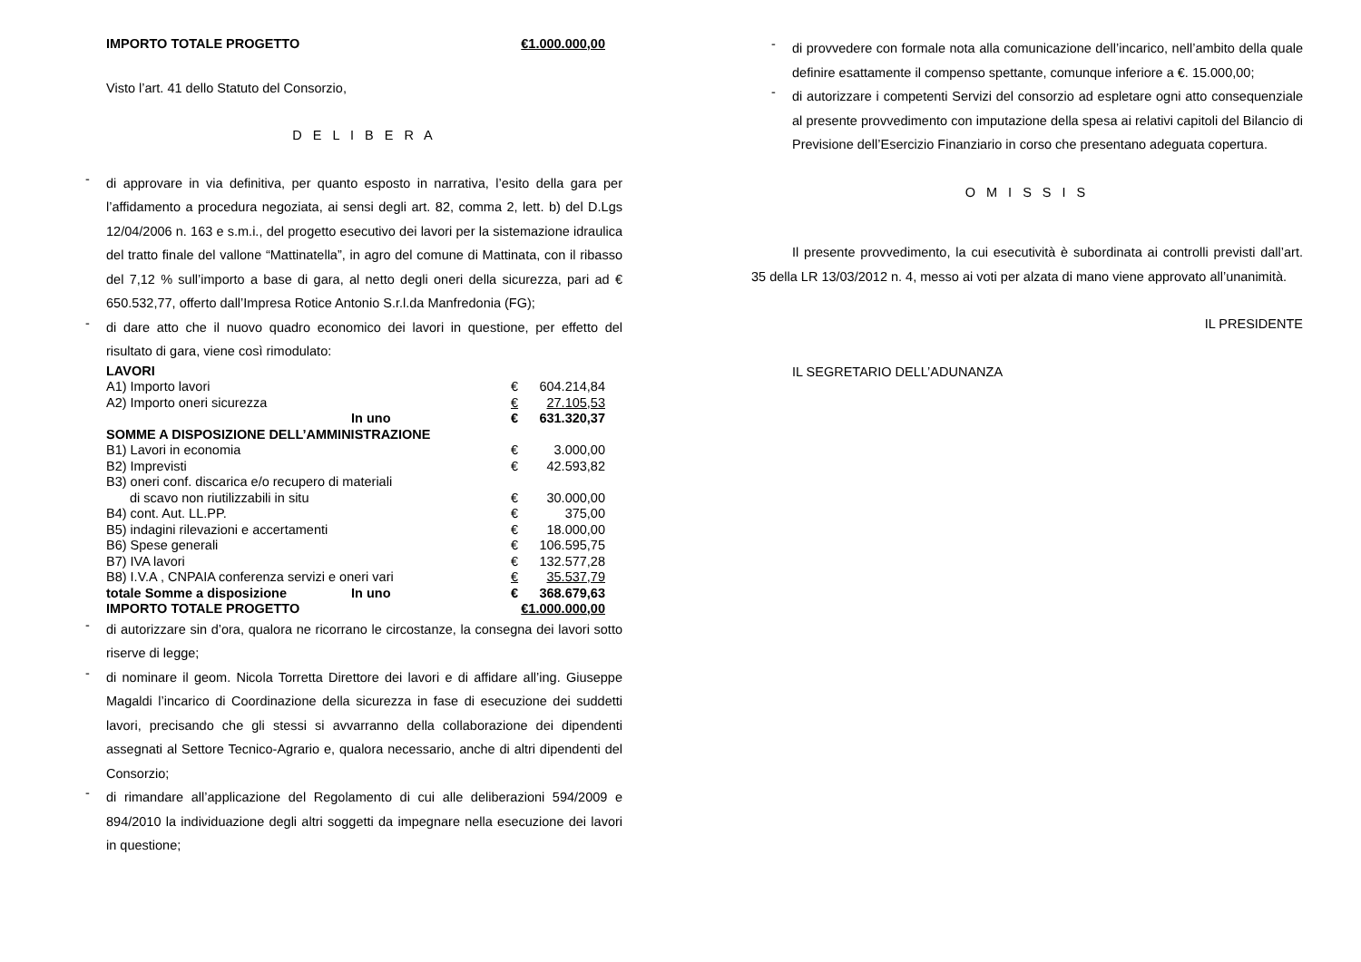| IMPORTO TOTALE PROGETTO | €1.000.000,00 |
Visto l’art. 41 dello Statuto del Consorzio,
D E L I B E R A
-
di approvare in via definitiva, per quanto esposto in narrativa, l’esito della gara per l’affidamento a procedura negoziata, ai sensi degli art. 82, comma 2, lett. b) del D.Lgs 12/04/2006 n. 163 e s.m.i., del progetto esecutivo dei lavori per la sistemazione idraulica del tratto finale del vallone “Mattinatella”, in agro del comune di Mattinata, con il ribasso del 7,12 % sull’importo a base di gara, al netto degli oneri della sicurezza, pari ad € 650.532,77, offerto dall’Impresa Rotice Antonio S.r.l.da Manfredonia (FG);
-
di dare atto che il nuovo quadro economico dei lavori in questione, per effetto del risultato di gara, viene così rimodulato:
| LAVORI | | | |
| A1) Importo lavori | | € | 604.214,84 |
| A2) Importo oneri sicurezza | | € | 27.105,53 |
| | In uno | € | 631.320,37 |
| SOMME A DISPOSIZIONE DELL’AMMINISTRAZIONE | | | |
| B1) Lavori in economia | | € | 3.000,00 |
| B2) Imprevisti | | € | 42.593,82 |
| B3) oneri conf. discarica e/o recupero di materiali | | | |
| di scavo non riutilizzabili in situ | | € | 30.000,00 |
| B4) cont. Aut. LL.PP. | | € | 375,00 |
| B5) indagini rilevazioni e accertamenti | | € | 18.000,00 |
| B6) Spese generali | | € | 106.595,75 |
| B7) IVA lavori | | € | 132.577,28 |
| B8) I.V.A , CNPAIA conferenza servizi e oneri vari | | € | 35.537,79 |
| totale Somme a disposizione | In uno | € | 368.679,63 |
| IMPORTO TOTALE PROGETTO | | €1.000.000,00 | |
-
di autorizzare sin d’ora, qualora ne ricorrano le circostanze, la consegna dei lavori sotto riserve di legge;
-
di nominare il geom. Nicola Torretta Direttore dei lavori e di affidare all’ing. Giuseppe Magaldi l’incarico di Coordinazione della sicurezza in fase di esecuzione dei suddetti lavori, precisando che gli stessi si avvarranno della collaborazione dei dipendenti assegnati al Settore Tecnico-Agrario e, qualora necessario, anche di altri dipendenti del Consorzio;
-
di rimandare all’applicazione del Regolamento di cui alle deliberazioni 594/2009 e 894/2010 la individuazione degli altri soggetti da impegnare nella esecuzione dei lavori in questione;
-
di provvedere con formale nota alla comunicazione dell’incarico, nell’ambito della quale definire esattamente il compenso spettante, comunque inferiore a €. 15.000,00;
-
di autorizzare i competenti Servizi del consorzio ad espletare ogni atto consequenziale al presente provvedimento con imputazione della spesa ai relativi capitoli del Bilancio di Previsione dell’Esercizio Finanziario in corso che presentano adeguata copertura.
O M I S S I S
Il presente provvedimento, la cui esecutività è subordinata ai controlli previsti dall’art. 35 della LR 13/03/2012 n. 4, messo ai voti per alzata di mano viene approvato all’unanimità.
IL PRESIDENTE
IL SEGRETARIO DELL’ADUNANZA